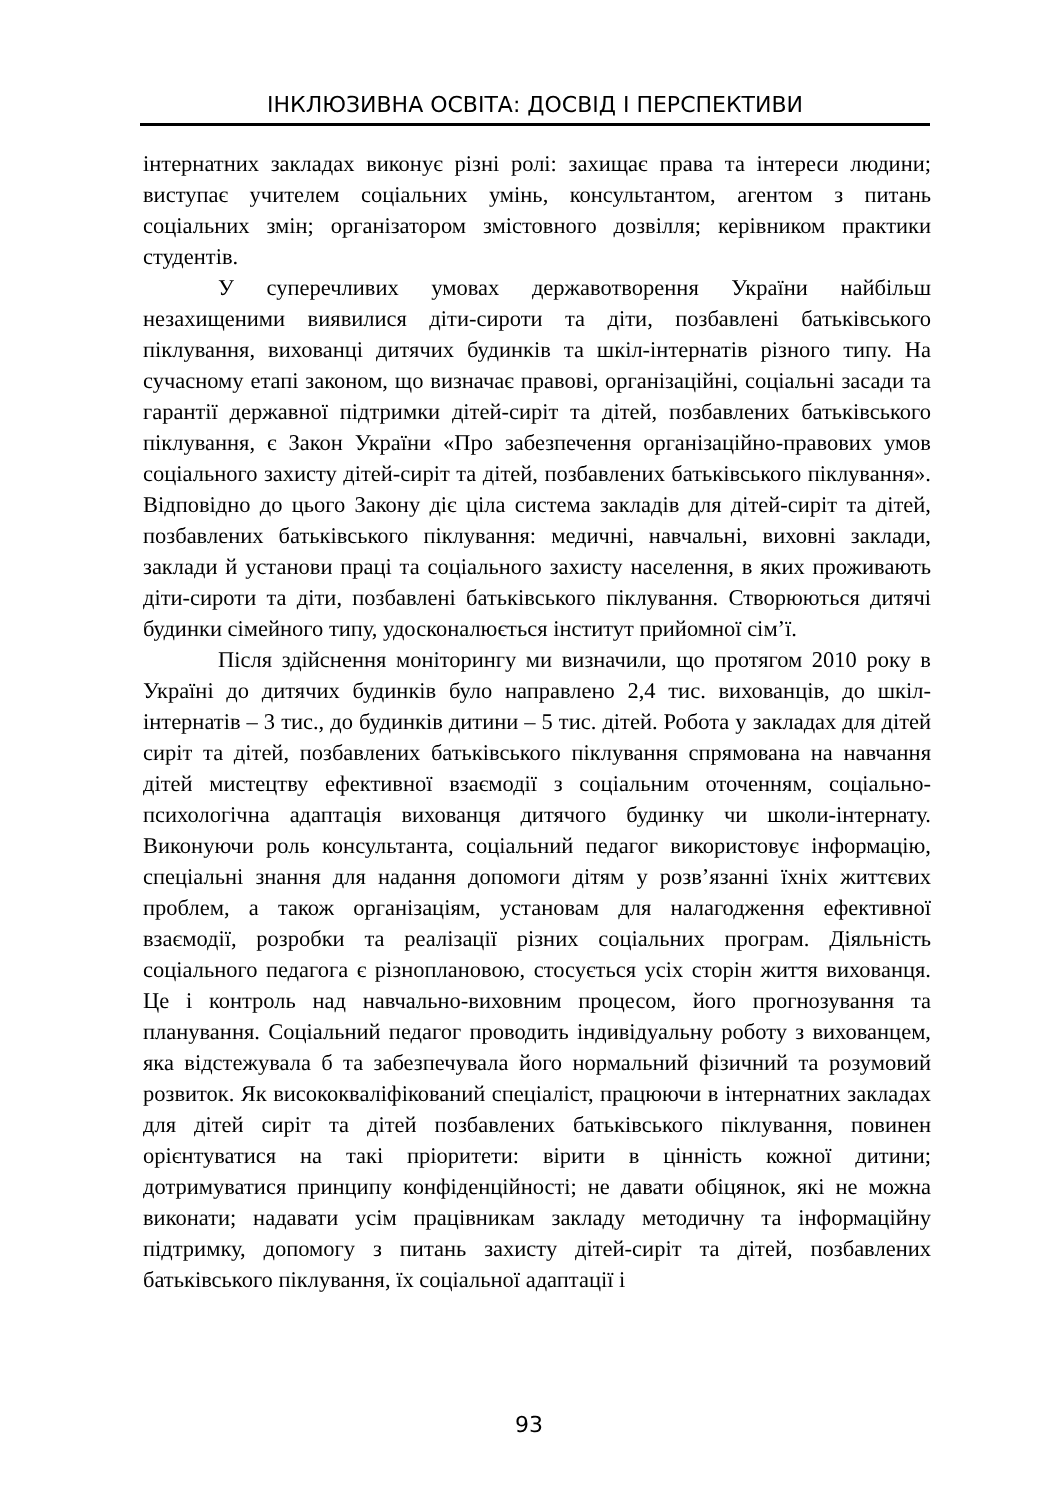ІНКЛЮЗИВНА ОСВІТА: ДОСВІД І ПЕРСПЕКТИВИ
інтернатних закладах виконує різні ролі: захищає права та інтереси людини; виступає учителем соціальних умінь, консультантом, агентом з питань соціальних змін; організатором змістовного дозвілля; керівником практики студентів.
У суперечливих умовах державотворення України найбільш незахищеними виявилися діти-сироти та діти, позбавлені батьківського піклування, вихованці дитячих будинків та шкіл-інтернатів різного типу. На сучасному етапі законом, що визначає правові, організаційні, соціальні засади та гарантії державної підтримки дітей-сиріт та дітей, позбавлених батьківського піклування, є Закон України «Про забезпечення організаційно-правових умов соціального захисту дітей-сиріт та дітей, позбавлених батьківського піклування». Відповідно до цього Закону діє ціла система закладів для дітей-сиріт та дітей, позбавлених батьківського піклування: медичні, навчальні, виховні заклади, заклади й установи праці та соціального захисту населення, в яких проживають діти-сироти та діти, позбавлені батьківського піклування. Створюються дитячі будинки сімейного типу, удосконалюється інститут прийомної сім’ї.
Після здійснення моніторингу ми визначили, що протягом 2010 року в Україні до дитячих будинків було направлено 2,4 тис. вихованців, до шкіл-інтернатів – 3 тис., до будинків дитини – 5 тис. дітей. Робота у закладах для дітей сиріт та дітей, позбавлених батьківського піклування спрямована на навчання дітей мистецтву ефективної взаємодії з соціальним оточенням, соціально-психологічна адаптація вихованця дитячого будинку чи школи-інтернату. Виконуючи роль консультанта, соціальний педагог використовує інформацію, спеціальні знання для надання допомоги дітям у розв’язанні їхніх життєвих проблем, а також організаціям, установам для налагодження ефективної взаємодії, розробки та реалізації різних соціальних програм. Діяльність соціального педагога є різноплановою, стосується усіх сторін життя вихованця. Це і контроль над навчально-виховним процесом, його прогнозування та планування. Соціальний педагог проводить індивідуальну роботу з вихованцем, яка відстежувала б та забезпечувала його нормальний фізичний та розумовий розвиток. Як висококваліфікований спеціаліст, працюючи в інтернатних закладах для дітей сиріт та дітей позбавлених батьківського піклування, повинен орієнтуватися на такі пріоритети: вірити в цінність кожної дитини; дотримуватися принципу конфіденційності; не давати обіцянок, які не можна виконати; надавати усім працівникам закладу методичну та інформаційну підтримку, допомогу з питань захисту дітей-сиріт та дітей, позбавлених батьківського піклування, їх соціальної адаптації і
93